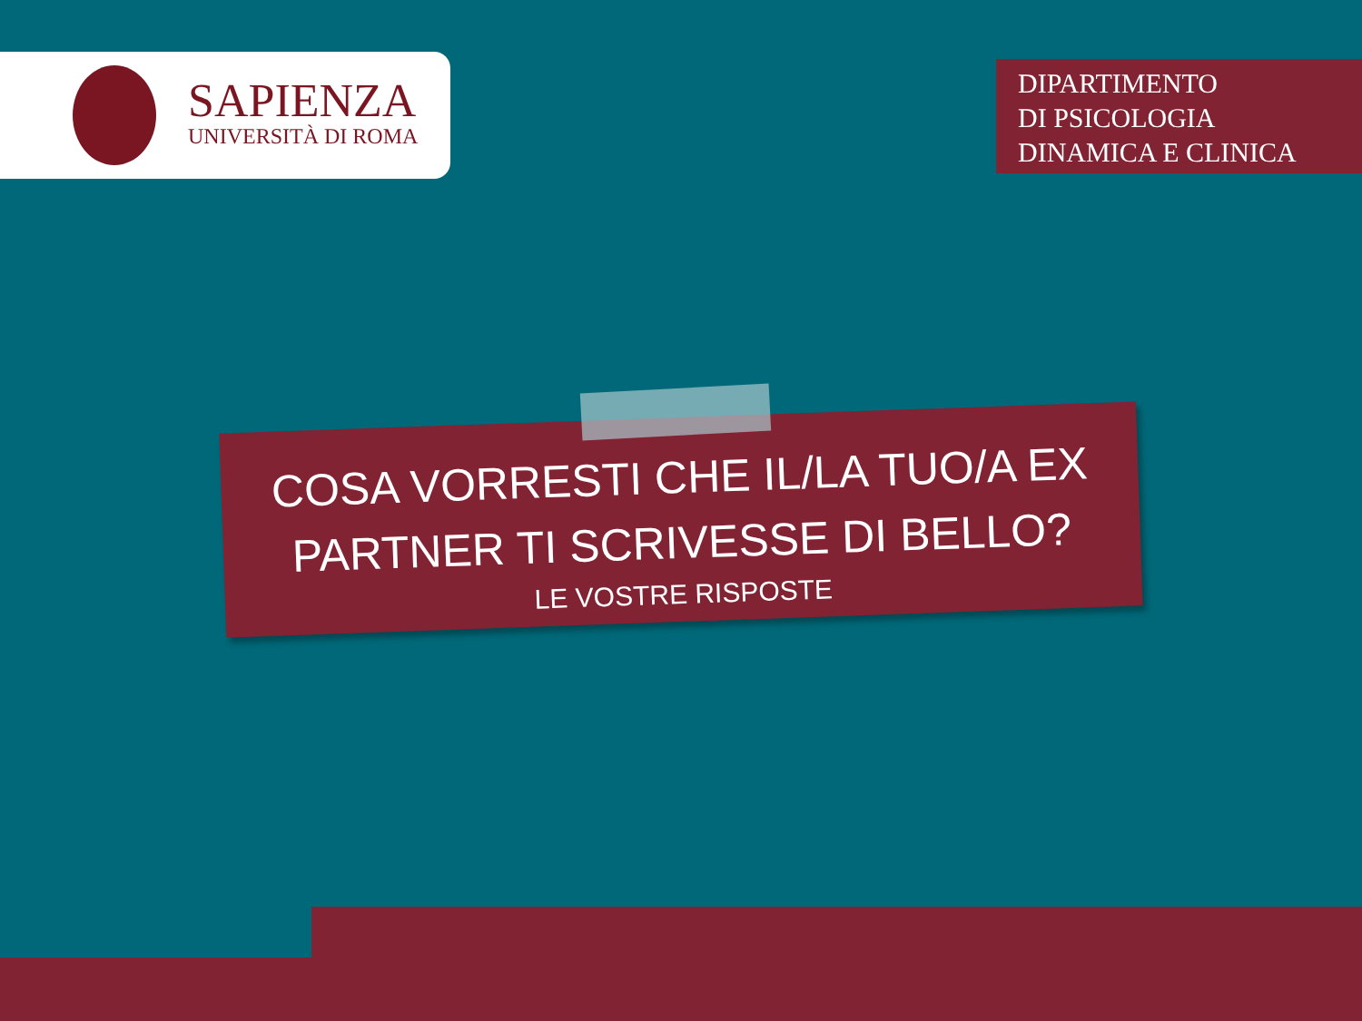SAPIENZA
UNIVERSITÀ DI ROMA
DIPARTIMENTO
DI PSICOLOGIA
DINAMICA E CLINICA
COSA VORRESTI CHE IL/LA TUO/A EX
PARTNER TI SCRIVESSE DI BELLO?
LE VOSTRE RISPOSTE